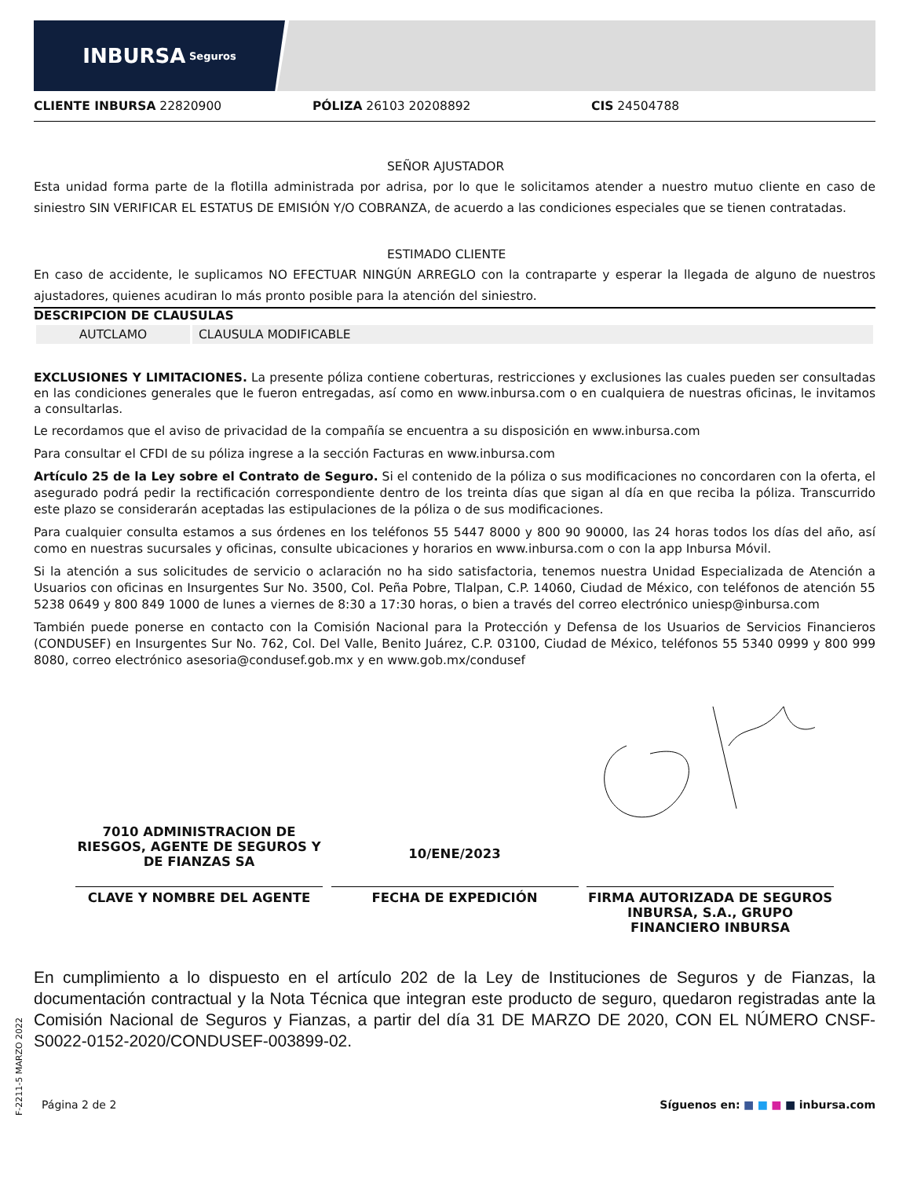INBURSA Seguros
CLIENTE INBURSA 22820900 PÓLIZA 26103 20208892 CIS 24504788
SEÑOR AJUSTADOR
Esta unidad forma parte de la flotilla administrada por adrisa, por lo que le solicitamos atender a nuestro mutuo cliente en caso de siniestro SIN VERIFICAR EL ESTATUS DE EMISIÓN Y/O COBRANZA, de acuerdo a las condiciones especiales que se tienen contratadas.
ESTIMADO CLIENTE
En caso de accidente, le suplicamos NO EFECTUAR NINGÚN ARREGLO con la contraparte y esperar la llegada de alguno de nuestros ajustadores, quienes acudiran lo más pronto posible para la atención del siniestro.
DESCRIPCION DE CLAUSULAS
| AUTCLAMO | CLAUSULA MODIFICABLE |
EXCLUSIONES Y LIMITACIONES. La presente póliza contiene coberturas, restricciones y exclusiones las cuales pueden ser consultadas en las condiciones generales que le fueron entregadas, así como en www.inbursa.com o en cualquiera de nuestras oficinas, le invitamos a consultarlas.
Le recordamos que el aviso de privacidad de la compañía se encuentra a su disposición en www.inbursa.com
Para consultar el CFDI de su póliza ingrese a la sección Facturas en www.inbursa.com
Artículo 25 de la Ley sobre el Contrato de Seguro. Si el contenido de la póliza o sus modificaciones no concordaren con la oferta, el asegurado podrá pedir la rectificación correspondiente dentro de los treinta días que sigan al día en que reciba la póliza. Transcurrido este plazo se considerarán aceptadas las estipulaciones de la póliza o de sus modificaciones.
Para cualquier consulta estamos a sus órdenes en los teléfonos 55 5447 8000 y 800 90 90000, las 24 horas todos los días del año, así como en nuestras sucursales y oficinas, consulte ubicaciones y horarios en www.inbursa.com o con la app Inbursa Móvil.
Si la atención a sus solicitudes de servicio o aclaración no ha sido satisfactoria, tenemos nuestra Unidad Especializada de Atención a Usuarios con oficinas en Insurgentes Sur No. 3500, Col. Peña Pobre, Tlalpan, C.P. 14060, Ciudad de México, con teléfonos de atención 55 5238 0649 y 800 849 1000 de lunes a viernes de 8:30 a 17:30 horas, o bien a través del correo electrónico uniesp@inbursa.com
También puede ponerse en contacto con la Comisión Nacional para la Protección y Defensa de los Usuarios de Servicios Financieros (CONDUSEF) en Insurgentes Sur No. 762, Col. Del Valle, Benito Juárez, C.P. 03100, Ciudad de México, teléfonos 55 5340 0999 y 800 999 8080, correo electrónico asesoria@condusef.gob.mx y en www.gob.mx/condusef
7010 ADMINISTRACION DE RIESGOS, AGENTE DE SEGUROS Y DE FIANZAS SA
CLAVE Y NOMBRE DEL AGENTE
10/ENE/2023
FECHA DE EXPEDICIÓN
FIRMA AUTORIZADA DE SEGUROS INBURSA, S.A., GRUPO FINANCIERO INBURSA
En cumplimiento a lo dispuesto en el artículo 202 de la Ley de Instituciones de Seguros y de Fianzas, la documentación contractual y la Nota Técnica que integran este producto de seguro, quedaron registradas ante la Comisión Nacional de Seguros y Fianzas, a partir del día 31 DE MARZO DE 2020, CON EL NÚMERO CNSF-S0022-0152-2020/CONDUSEF-003899-02.
Página 2 de 2 Síguenos en: ■ ■ ■ ■ inbursa.com
F-2211-5 MARZO 2022